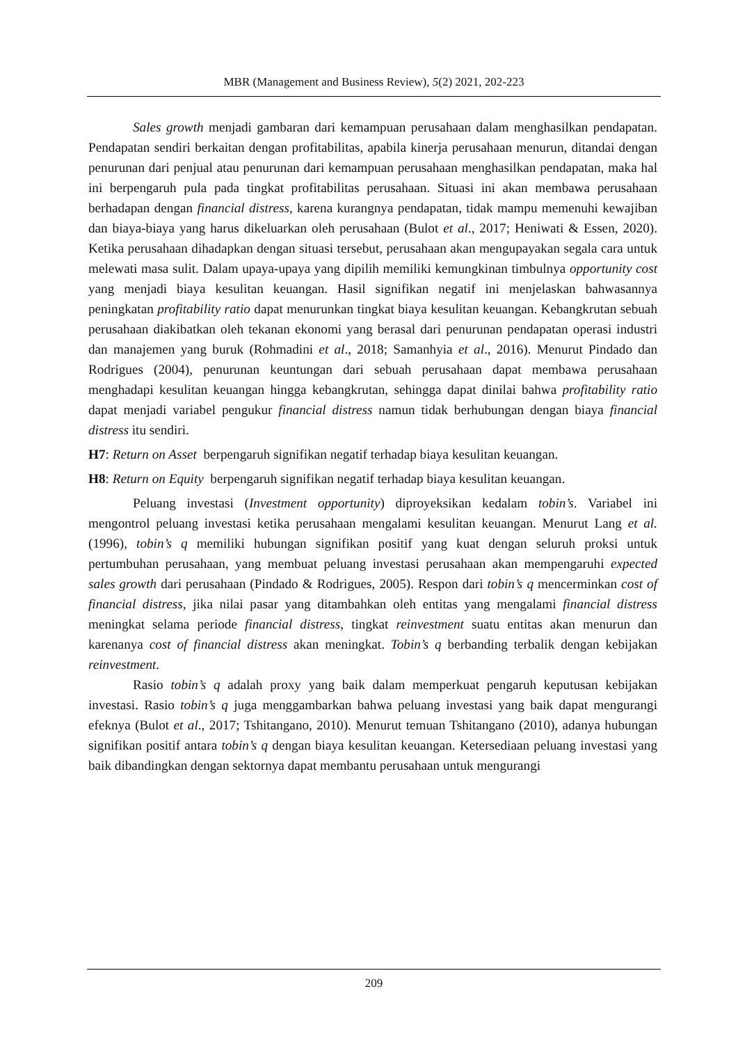MBR (Management and Business Review), 5(2) 2021, 202-223
Sales growth menjadi gambaran dari kemampuan perusahaan dalam menghasilkan pendapatan. Pendapatan sendiri berkaitan dengan profitabilitas, apabila kinerja perusahaan menurun, ditandai dengan penurunan dari penjual atau penurunan dari kemampuan perusahaan menghasilkan pendapatan, maka hal ini berpengaruh pula pada tingkat profitabilitas perusahaan. Situasi ini akan membawa perusahaan berhadapan dengan financial distress, karena kurangnya pendapatan, tidak mampu memenuhi kewajiban dan biaya-biaya yang harus dikeluarkan oleh perusahaan (Bulot et al., 2017; Heniwati & Essen, 2020). Ketika perusahaan dihadapkan dengan situasi tersebut, perusahaan akan mengupayakan segala cara untuk melewati masa sulit. Dalam upaya-upaya yang dipilih memiliki kemungkinan timbulnya opportunity cost yang menjadi biaya kesulitan keuangan. Hasil signifikan negatif ini menjelaskan bahwasannya peningkatan profitability ratio dapat menurunkan tingkat biaya kesulitan keuangan. Kebangkrutan sebuah perusahaan diakibatkan oleh tekanan ekonomi yang berasal dari penurunan pendapatan operasi industri dan manajemen yang buruk (Rohmadini et al., 2018; Samanhyia et al., 2016). Menurut Pindado dan Rodrigues (2004), penurunan keuntungan dari sebuah perusahaan dapat membawa perusahaan menghadapi kesulitan keuangan hingga kebangkrutan, sehingga dapat dinilai bahwa profitability ratio dapat menjadi variabel pengukur financial distress namun tidak berhubungan dengan biaya financial distress itu sendiri.
H7: Return on Asset berpengaruh signifikan negatif terhadap biaya kesulitan keuangan.
H8: Return on Equity berpengaruh signifikan negatif terhadap biaya kesulitan keuangan.
Peluang investasi (Investment opportunity) diproyeksikan kedalam tobin’s. Variabel ini mengontrol peluang investasi ketika perusahaan mengalami kesulitan keuangan. Menurut Lang et al. (1996), tobin’s q memiliki hubungan signifikan positif yang kuat dengan seluruh proksi untuk pertumbuhan perusahaan, yang membuat peluang investasi perusahaan akan mempengaruhi expected sales growth dari perusahaan (Pindado & Rodrigues, 2005). Respon dari tobin’s q mencerminkan cost of financial distress, jika nilai pasar yang ditambahkan oleh entitas yang mengalami financial distress meningkat selama periode financial distress, tingkat reinvestment suatu entitas akan menurun dan karenanya cost of financial distress akan meningkat. Tobin’s q berbanding terbalik dengan kebijakan reinvestment.
Rasio tobin’s q adalah proxy yang baik dalam memperkuat pengaruh keputusan kebijakan investasi. Rasio tobin’s q juga menggambarkan bahwa peluang investasi yang baik dapat mengurangi efeknya (Bulot et al., 2017; Tshitangano, 2010). Menurut temuan Tshitangano (2010), adanya hubungan signifikan positif antara tobin’s q dengan biaya kesulitan keuangan. Ketersediaan peluang investasi yang baik dibandingkan dengan sektornya dapat membantu perusahaan untuk mengurangi
209